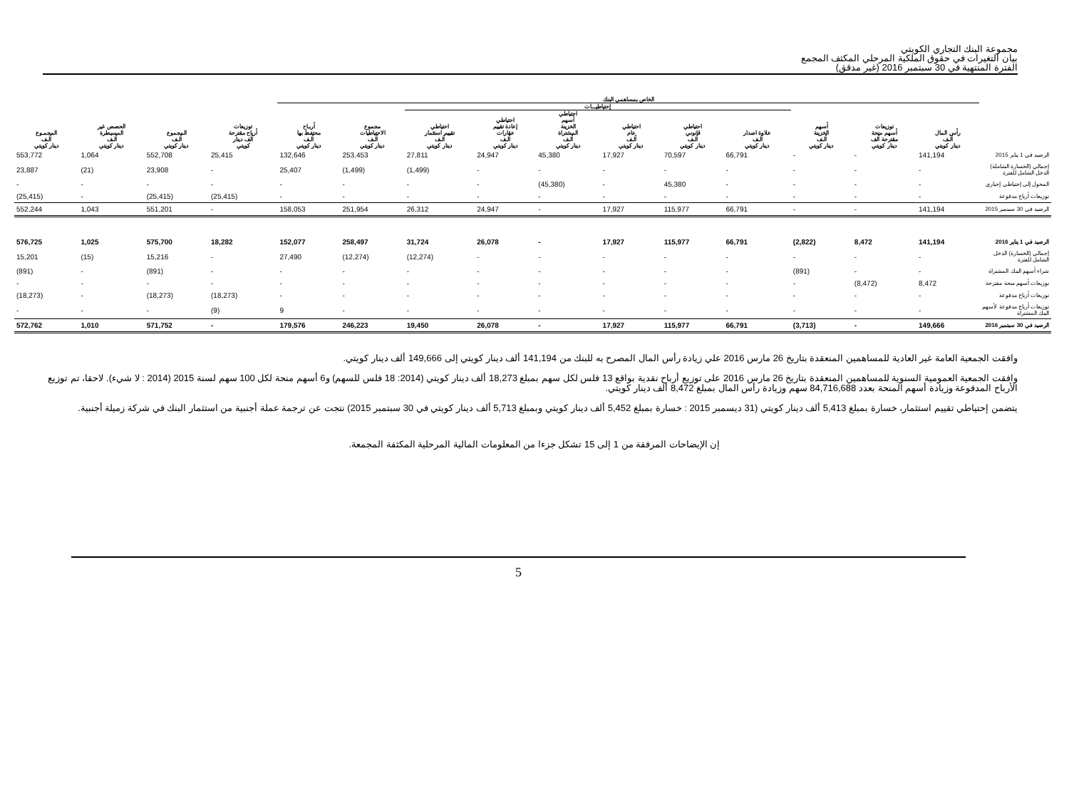مجموعة البنك التجاري الكويتي
بيان التغيرات في حقوق الملكية المرحلي المكثف المجمع
الفترة المنتهية في 30 سبتمبر 2016 (غير مدقق)
| | الخاص بمساهمي البنك | | | | | | | | | | | | | | |
| --- | --- | --- | --- | --- | --- | --- | --- | --- | --- | --- | --- | --- | --- | --- | --- |
| | | | | إحتياطيـــات | | | | | | | | | | | |
| | رأس المال ألـف دينار كويتي | توزيعات أسهم منحة مقترحة ألف دينار كويتي | أسهم الخزينة ألـف دينار كويتي | علاوة اصدار ألـف دينار كويتي | احتياطي قانوني ألـف دينار كويتي | احتياطي عام ألـف دينار كويتي | احتياطي أسهم الخزينة المشتراة ألـف دينار كويتي | احتياطي إعادة تقييم عقارات ألـف دينار كويتي | احتياطي تقييم استثمار ألـف دينار كويتي | مجموع الاحتياطيات ألـف دينار كويتي | أربـاح محتفظ بها ألـف دينار كويتي | توزيعات أرباح مقترحة ألف دينار كويتي | المجموع ألـف دينار كويتي | الحصص غير المسيطرة ألـف دينار كويتي | المجمـوع ألـف دينار كويتي |
| الرصيد في 1 يناير 2015 | 141,194 | - | - | 66,791 | 70,597 | 17,927 | 45,380 | 24,947 | 27,811 | 253,453 | 132,646 | 25,415 | 552,708 | 1,064 | 553,772 |
| إجمالي (الخسارة الشاملة) الدخل الشامل للفترة | - | - | - | - | - | - | - | - | (1,499) | (1,499) | 25,407 | - | 23,908 | (21) | 23,887 |
| المحول إلى إحتياطي إجباري | - | - | - | - | 45,380 | - | (45,380) | - | - | - | - | - | - | - | - |
| توزيعات أرباح مدفوعة | - | - | - | - | - | - | - | - | - | - | - | (25,415) | (25,415) | - | (25,415) |
| الرصيد في 30 سبتمبر 2015 | 141,194 | - | - | 66,791 | 115,977 | 17,927 | - | 24,947 | 26,312 | 251,954 | 158,053 | - | 551,201 | 1,043 | 552,244 |
| الرصيد في 1 يناير 2016 | 141,194 | 8,472 | (2,822) | 66,791 | 115,977 | 17,927 | - | 26,078 | 31,724 | 258,497 | 152,077 | 18,282 | 575,700 | 1,025 | 576,725 |
| إجمالي (الخسارة) الدخل الشامل للفترة | - | - | - | - | - | - | - | - | (12,274) | (12,274) | 27,490 | - | 15,216 | (15) | 15,201 |
| شراء أسهم البنك المشتراة | - | - | (891) | - | - | - | - | - | - | - | - | - | (891) | - | (891) |
| توزيعات أسهم منحة مقترحة | 8,472 | (8,472) | - | - | - | - | - | - | - | - | - | - | - | - | - |
| توزيعات أرباح مدفوعة | - | - | - | - | - | - | - | - | - | - | - | (18,273) | (18,273) | - | (18,273) |
| توزيعات أرباح مدفوعة لأسهم البنك المشتراة | - | - | - | - | - | - | - | - | - | - | 9 | (9) | - | - | - |
| الرصيد في 30 سبتمبر 2016 | 149,666 | - | (3,713) | 66,791 | 115,977 | 17,927 | - | 26,078 | 19,450 | 246,223 | 179,576 | - | 571,752 | 1,010 | 572,762 |
وافقت الجمعية العامة غير العادية للمساهمين المنعقدة بتاريخ 26 مارس 2016 علي زيادة رأس المال المصرح به للبنك من 141,194 ألف دينار كويتي إلى 149,666 ألف دينار كويتي.
وافقت الجمعية العمومية السنوية للمساهمين المنعقدة بتاريخ 26 مارس 2016 على توزيع أرباح نقدية بواقع 13 فلس لكل سهم بمبلغ 18,273 ألف دينار كويتي (2014: 18 فلس للسهم) و6 أسهم منحة لكل 100 سهم لسنة 2015 (2014 : لا شيء). لاحقا، تم توزيع الأرباح المدفوعة وزيادة أسهم المنحة بعدد 84,716,688 سهم وزيادة رأس المال بمبلغ 8,472 ألف دينار كويتي.
يتضمن إحتياطي تقييم استثمار، خسارة بمبلغ 5,413 ألف دينار كويتي (31 ديسمبر 2015 : خسارة بمبلغ 5,452 ألف دينار كويتي وبمبلغ 5,713 ألف دينار كويتي في 30 سبتمبر 2015) نتجت عن ترجمة عملة أجنبية من استثمار البنك في شركة زميلة أجنبية.
إن الإيضاحات المرفقة من 1 إلى 15 تشكل جزءا من المعلومات المالية المرحلية المكثفة المجمعة.
5